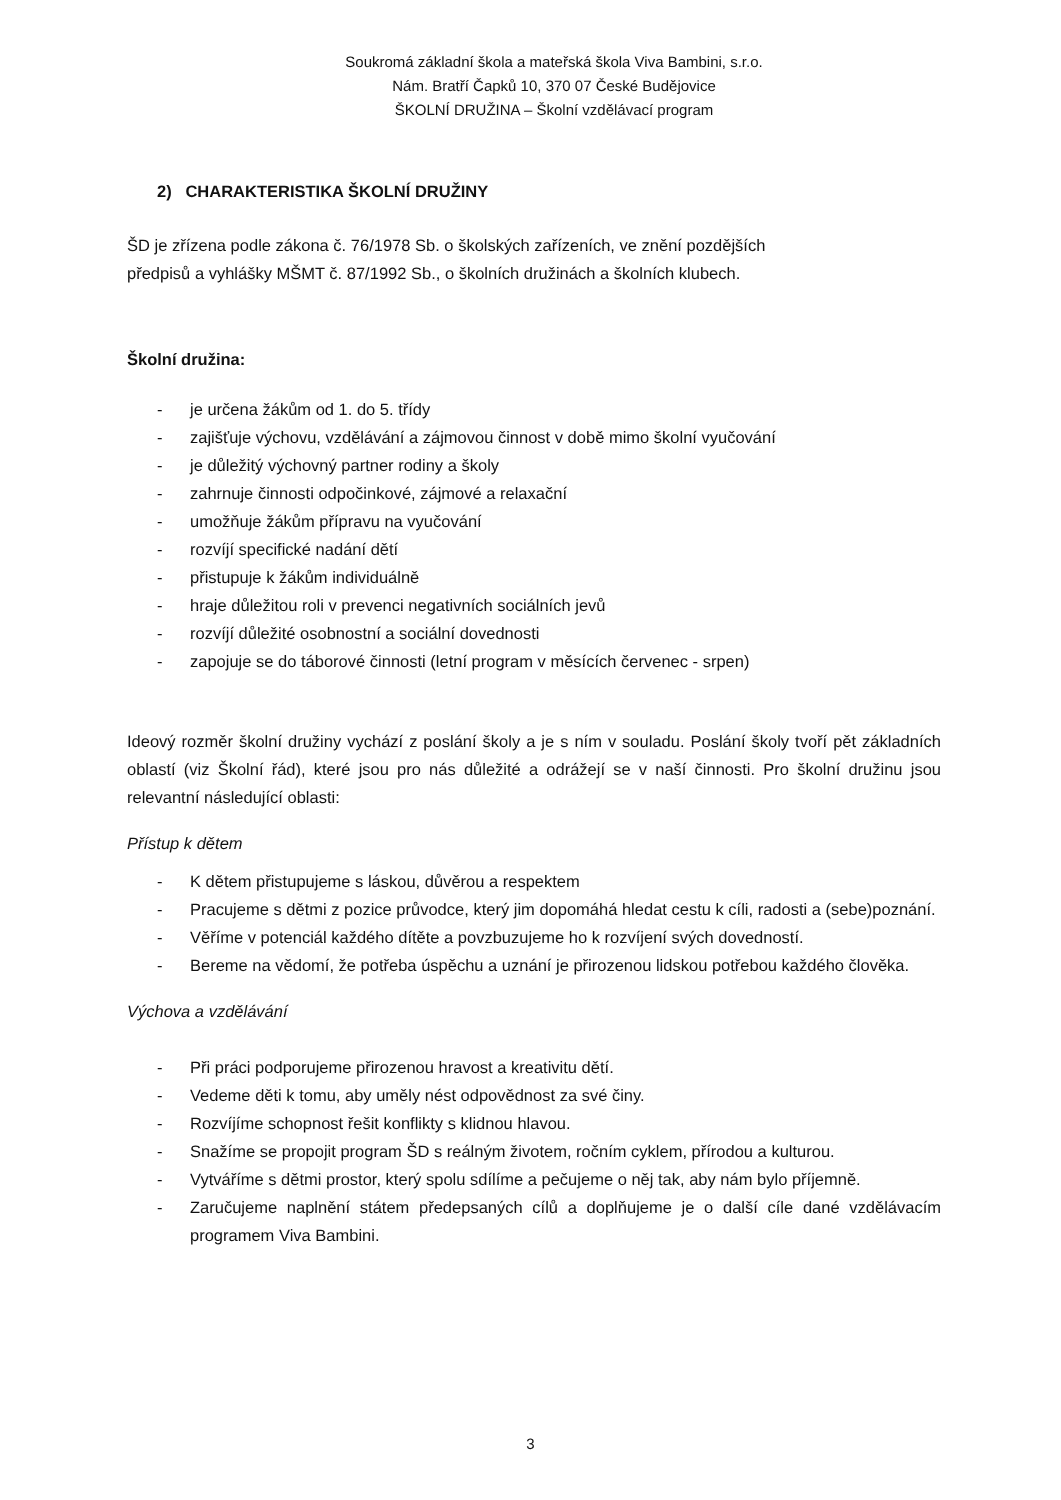Soukromá základní škola a mateřská škola Viva Bambini, s.r.o.
Nám. Bratří Čapků 10, 370 07 České Budějovice
ŠKOLNÍ DRUŽINA – Školní vzdělávací program
2) CHARAKTERISTIKA ŠKOLNÍ DRUŽINY
ŠD je zřízena podle zákona č. 76/1978 Sb. o školských zařízeních, ve znění pozdějších
předpisů a vyhlášky MŠMT č. 87/1992 Sb., o školních družinách a školních klubech.
Školní družina:
- je určena žákům od 1. do 5. třídy
- zajišťuje výchovu, vzdělávání a zájmovou činnost v době mimo školní vyučování
- je důležitý výchovný partner rodiny a školy
- zahrnuje činnosti odpočinkové, zájmové a relaxační
- umožňuje žákům přípravu na vyučování
- rozvíjí specifické nadání dětí
- přistupuje k žákům individuálně
- hraje důležitou roli v prevenci negativních sociálních jevů
- rozvíjí důležité osobnostní a sociální dovednosti
- zapojuje se do táborové činnosti (letní program v měsících červenec - srpen)
Ideový rozměr školní družiny vychází z poslání školy a je s ním v souladu. Poslání školy tvoří pět základních oblastí (viz Školní řád), které jsou pro nás důležité a odrážejí se v naší činnosti. Pro školní družinu jsou relevantní následující oblasti:
Přístup k dětem
- K dětem přistupujeme s láskou, důvěrou a respektem
- Pracujeme s dětmi z pozice průvodce, který jim dopomáhá hledat cestu k cíli, radosti a (sebe)poznání.
- Věříme v potenciál každého dítěte a povzbuzujeme ho k rozvíjení svých dovedností.
- Bereme na vědomí, že potřeba úspěchu a uznání je přirozenou lidskou potřebou každého člověka.
Výchova a vzdělávání
- Při práci podporujeme přirozenou hravost a kreativitu dětí.
- Vedeme děti k tomu, aby uměly nést odpovědnost za své činy.
- Rozvíjíme schopnost řešit konflikty s klidnou hlavou.
- Snažíme se propojit program ŠD s reálným životem, ročním cyklem, přírodou a kulturou.
- Vytváříme s dětmi prostor, který spolu sdílíme a pečujeme o něj tak, aby nám bylo příjemně.
- Zaručujeme naplnění státem předepsaných cílů a doplňujeme je o další cíle dané vzdělávacím programem Viva Bambini.
3